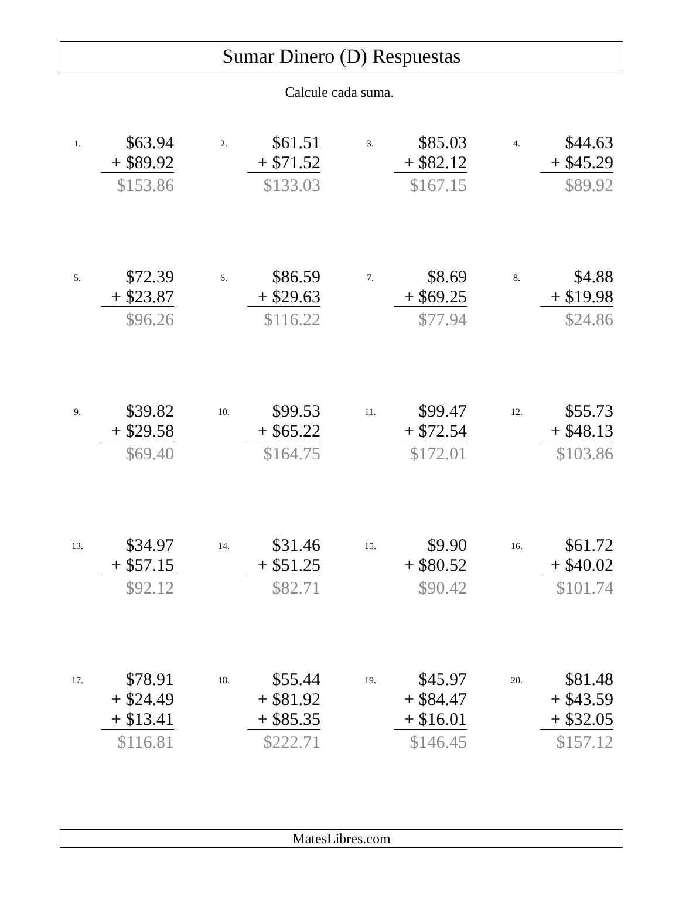Sumar Dinero (D) Respuestas
Calcule cada suma.
1.
$63.94
+ $89.92
$153.86
2.
$61.51
+ $71.52
$133.03
3.
$85.03
+ $82.12
$167.15
4.
$44.63
+ $45.29
$89.92
5.
$72.39
+ $23.87
$96.26
6.
$86.59
+ $29.63
$116.22
7.
$8.69
+ $69.25
$77.94
8.
$4.88
+ $19.98
$24.86
9.
$39.82
+ $29.58
$69.40
10.
$99.53
+ $65.22
$164.75
11.
$99.47
+ $72.54
$172.01
12.
$55.73
+ $48.13
$103.86
13.
$34.97
+ $57.15
$92.12
14.
$31.46
+ $51.25
$82.71
15.
$9.90
+ $80.52
$90.42
16.
$61.72
+ $40.02
$101.74
17.
$78.91
+ $24.49
+ $13.41
$116.81
18.
$55.44
+ $81.92
+ $85.35
$222.71
19.
$45.97
+ $84.47
+ $16.01
$146.45
20.
$81.48
+ $43.59
+ $32.05
$157.12
MatesLibres.com